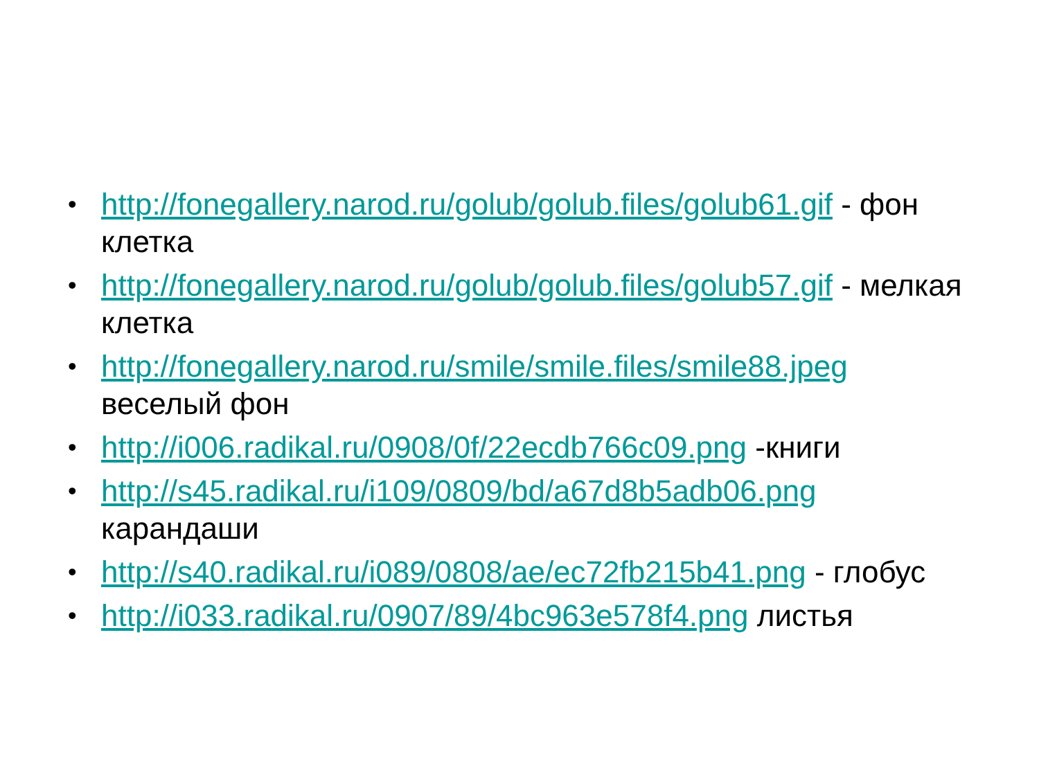• http://fonegallery.narod.ru/golub/golub.files/golub61.gif - фон клетка
• http://fonegallery.narod.ru/golub/golub.files/golub57.gif - мелкая клетка
• http://fonegallery.narod.ru/smile/smile.files/smile88.jpeg веселый фон
• http://i006.radikal.ru/0908/0f/22ecdb766c09.png -книги
• http://s45.radikal.ru/i109/0809/bd/a67d8b5adb06.png карандаши
• http://s40.radikal.ru/i089/0808/ae/ec72fb215b41.png - глобус
• http://i033.radikal.ru/0907/89/4bc963e578f4.png листья